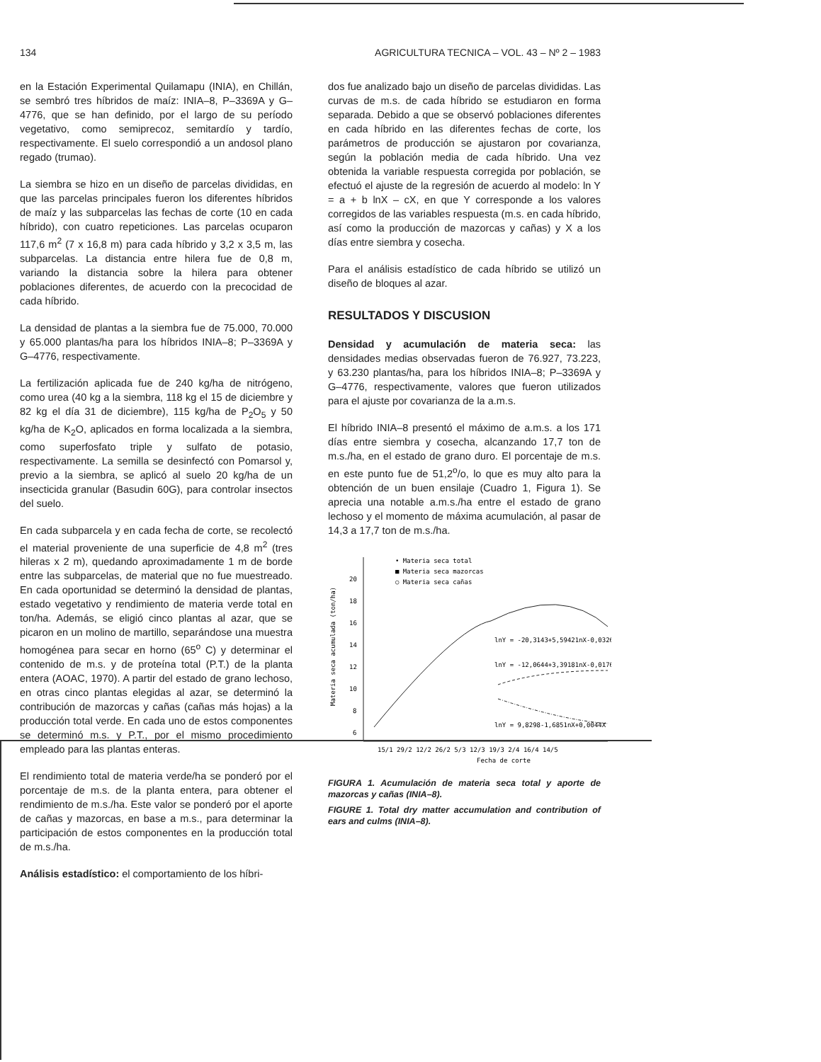134 AGRICULTURA TECNICA – VOL. 43 – Nº 2 – 1983
en la Estación Experimental Quilamapu (INIA), en Chillán, se sembró tres híbridos de maíz: INIA–8, P–3369A y G–4776, que se han definido, por el largo de su período vegetativo, como semiprecoz, semitardío y tardío, respectivamente. El suelo correspondió a un andosol plano regado (trumao).
La siembra se hizo en un diseño de parcelas divididas, en que las parcelas principales fueron los diferentes híbridos de maíz y las subparcelas las fechas de corte (10 en cada híbrido), con cuatro repeticiones. Las parcelas ocuparon 117,6 m<sup>2</sup> (7 x 16,8 m) para cada híbrido y 3,2 x 3,5 m, las subparcelas. La distancia entre hilera fue de 0,8 m, variando la distancia sobre la hilera para obtener poblaciones diferentes, de acuerdo con la precocidad de cada híbrido.
La densidad de plantas a la siembra fue de 75.000, 70.000 y 65.000 plantas/ha para los híbridos INIA–8; P–3369A y G–4776, respectivamente.
La fertilización aplicada fue de 240 kg/ha de nitrógeno, como urea (40 kg a la siembra, 118 kg el 15 de diciembre y 82 kg el día 31 de diciembre), 115 kg/ha de P<sub>2</sub>O<sub>5</sub> y 50 kg/ha de K<sub>2</sub>O, aplicados en forma localizada a la siembra, como superfosfato triple y sulfato de potasio, respectivamente. La semilla se desinfectó con Pomarsol y, previo a la siembra, se aplicó al suelo 20 kg/ha de un insecticida granular (Basudin 60G), para controlar insectos del suelo.
En cada subparcela y en cada fecha de corte, se recolectó el material proveniente de una superficie de 4,8 m<sup>2</sup> (tres hileras x 2 m), quedando aproximadamente 1 m de borde entre las subparcelas, de material que no fue muestreado. En cada oportunidad se determinó la densidad de plantas, estado vegetativo y rendimiento de materia verde total en ton/ha. Además, se eligió cinco plantas al azar, que se picaron en un molino de martillo, separándose una muestra homogénea para secar en horno (65<sup>o</sup> C) y determinar el contenido de m.s. y de proteína total (P.T.) de la planta entera (AOAC, 1970). A partir del estado de grano lechoso, en otras cinco plantas elegidas al azar, se determinó la contribución de mazorcas y cañas (cañas más hojas) a la producción total verde. En cada uno de estos componentes se determinó m.s. y P.T., por el mismo procedimiento empleado para las plantas enteras.
El rendimiento total de materia verde/ha se ponderó por el porcentaje de m.s. de la planta entera, para obtener el rendimiento de m.s./ha. Este valor se ponderó por el aporte de cañas y mazorcas, en base a m.s., para determinar la participación de estos componentes en la producción total de m.s./ha.
Análisis estadístico: el comportamiento de los híbri-
dos fue analizado bajo un diseño de parcelas divididas. Las curvas de m.s. de cada híbrido se estudiaron en forma separada. Debido a que se observó poblaciones diferentes en cada híbrido en las diferentes fechas de corte, los parámetros de producción se ajustaron por covarianza, según la población media de cada híbrido. Una vez obtenida la variable respuesta corregida por población, se efectuó el ajuste de la regresión de acuerdo al modelo: ln Y = a + b lnX – cX, en que Y corresponde a los valores corregidos de las variables respuesta (m.s. en cada híbrido, así como la producción de mazorcas y cañas) y X a los días entre siembra y cosecha.
Para el análisis estadístico de cada híbrido se utilizó un diseño de bloques al azar.
RESULTADOS Y DISCUSION
Densidad y acumulación de materia seca: las densidades medias observadas fueron de 76.927, 73.223, y 63.230 plantas/ha, para los híbridos INIA–8; P–3369A y G–4776, respectivamente, valores que fueron utilizados para el ajuste por covarianza de la a.m.s.
El híbrido INIA–8 presentó el máximo de a.m.s. a los 171 días entre siembra y cosecha, alcanzando 17,7 ton de m.s./ha, en el estado de grano duro. El porcentaje de m.s. en este punto fue de 51,2<sup>o</sup>/o, lo que es muy alto para la obtención de un buen ensilaje (Cuadro 1, Figura 1). Se aprecia una notable a.m.s./ha entre el estado de grano lechoso y el momento de máxima acumulación, al pasar de 14,3 a 17,7 ton de m.s./ha.
• Materia seca total
■ Materia seca mazorcas
○ Materia seca cañas
20
18
16
14
12
10
8
6
Materia seca acumulada (ton/ha)
lnY = -20,3143+5,59421nX-0,0326X
lnY = -12,0644+3,39181nX-0,0176X
lnY = 9,8298-1,6851nX+0,0044X
15/1 29/2 12/2 26/2 5/3 12/3 19/3 2/4 16/4 14/5
Fecha de corte
FIGURA 1. Acumulación de materia seca total y aporte de mazorcas y cañas (INIA–8).
FIGURE 1. Total dry matter accumulation and contribution of ears and culms (INIA–8).